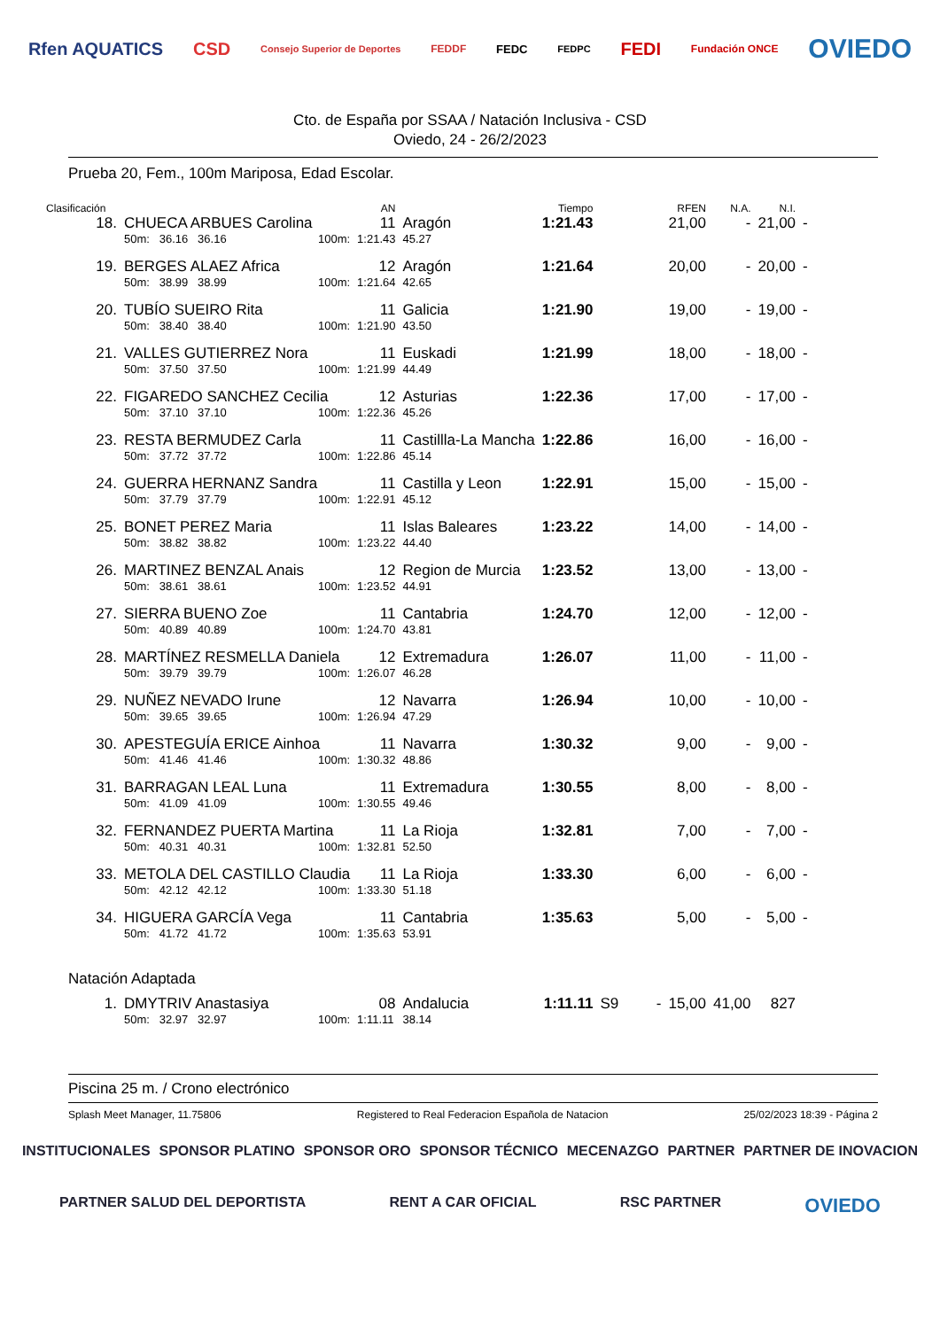Rfen AQUATICS CSD Consejo Superior de Deportes FEDDF FEDC FEDPC FEDI Fundación ONCE OVIEDO
Cto. de España por SSAA / Natación Inclusiva - CSD
Oviedo, 24 - 26/2/2023
Prueba 20, Fem., 100m Mariposa, Edad Escolar.
| Clasificación | | | | AN | | Tiempo | | RFEN | N.A. | N.I. | |
| --- | --- | --- | --- | --- | --- | --- | --- | --- | --- | --- | --- |
| 18. | CHUECA ARBUES Carolina | | | 11 | Aragón | 1:21.43 | | 21,00 | - | 21,00 | - |
| | 50m: 36.16 36.16 | | 100m: | 1:21.43 | 45.27 | | | | | | |
| 19. | BERGES ALAEZ Africa | | | 12 | Aragón | 1:21.64 | | 20,00 | - | 20,00 | - |
| | 50m: 38.99 38.99 | | 100m: | 1:21.64 | 42.65 | | | | | | |
| 20. | TUBÍO SUEIRO Rita | | | 11 | Galicia | 1:21.90 | | 19,00 | - | 19,00 | - |
| | 50m: 38.40 38.40 | | 100m: | 1:21.90 | 43.50 | | | | | | |
| 21. | VALLES GUTIERREZ Nora | | | 11 | Euskadi | 1:21.99 | | 18,00 | - | 18,00 | - |
| | 50m: 37.50 37.50 | | 100m: | 1:21.99 | 44.49 | | | | | | |
| 22. | FIGAREDO SANCHEZ Cecilia | | | 12 | Asturias | 1:22.36 | | 17,00 | - | 17,00 | - |
| | 50m: 37.10 37.10 | | 100m: | 1:22.36 | 45.26 | | | | | | |
| 23. | RESTA BERMUDEZ Carla | | | 11 | Castillla-La Mancha | 1:22.86 | | 16,00 | - | 16,00 | - |
| | 50m: 37.72 37.72 | | 100m: | 1:22.86 | 45.14 | | | | | | |
| 24. | GUERRA HERNANZ Sandra | | | 11 | Castilla y Leon | 1:22.91 | | 15,00 | - | 15,00 | - |
| | 50m: 37.79 37.79 | | 100m: | 1:22.91 | 45.12 | | | | | | |
| 25. | BONET PEREZ Maria | | | 11 | Islas Baleares | 1:23.22 | | 14,00 | - | 14,00 | - |
| | 50m: 38.82 38.82 | | 100m: | 1:23.22 | 44.40 | | | | | | |
| 26. | MARTINEZ BENZAL Anais | | | 12 | Region de Murcia | 1:23.52 | | 13,00 | - | 13,00 | - |
| | 50m: 38.61 38.61 | | 100m: | 1:23.52 | 44.91 | | | | | | |
| 27. | SIERRA BUENO Zoe | | | 11 | Cantabria | 1:24.70 | | 12,00 | - | 12,00 | - |
| | 50m: 40.89 40.89 | | 100m: | 1:24.70 | 43.81 | | | | | | |
| 28. | MARTÍNEZ RESMELLA Daniela | | | 12 | Extremadura | 1:26.07 | | 11,00 | - | 11,00 | - |
| | 50m: 39.79 39.79 | | 100m: | 1:26.07 | 46.28 | | | | | | |
| 29. | NUÑEZ NEVADO Irune | | | 12 | Navarra | 1:26.94 | | 10,00 | - | 10,00 | - |
| | 50m: 39.65 39.65 | | 100m: | 1:26.94 | 47.29 | | | | | | |
| 30. | APESTEGUÍA ERICE Ainhoa | | | 11 | Navarra | 1:30.32 | | 9,00 | - | 9,00 | - |
| | 50m: 41.46 41.46 | | 100m: | 1:30.32 | 48.86 | | | | | | |
| 31. | BARRAGAN LEAL Luna | | | 11 | Extremadura | 1:30.55 | | 8,00 | - | 8,00 | - |
| | 50m: 41.09 41.09 | | 100m: | 1:30.55 | 49.46 | | | | | | |
| 32. | FERNANDEZ PUERTA Martina | | | 11 | La Rioja | 1:32.81 | | 7,00 | - | 7,00 | - |
| | 50m: 40.31 40.31 | | 100m: | 1:32.81 | 52.50 | | | | | | |
| 33. | METOLA DEL CASTILLO Claudia | | | 11 | La Rioja | 1:33.30 | | 6,00 | - | 6,00 | - |
| | 50m: 42.12 42.12 | | 100m: | 1:33.30 | 51.18 | | | | | | |
| 34. | HIGUERA GARCÍA Vega | | | 11 | Cantabria | 1:35.63 | | 5,00 | - | 5,00 | - |
| | 50m: 41.72 41.72 | | 100m: | 1:35.63 | 53.91 | | | | | | |
| Natación Adaptada | | | | | | | | | | | |
| 1. | DMYTRIV Anastasiya | | | 08 | Andalucia | 1:11.11 | S9 - | 15,00 | 41,00 | 827 | |
| | 50m: 32.97 32.97 | | 100m: | 1:11.11 | 38.14 | | | | | | |
Piscina 25 m. / Crono electrónico
Splash Meet Manager, 11.75806 Registered to Real Federacion Española de Natacion 25/02/2023 18:39 - Página 2
INSTITUCIONALES SPONSOR PLATINO SPONSOR ORO SPONSOR TÉCNICO MECENAZGO PARTNER PARTNER DE INOVACION PARTNER SALUD DEL DEPORTISTA RENT A CAR OFICIAL RSC PARTNER OVIEDO